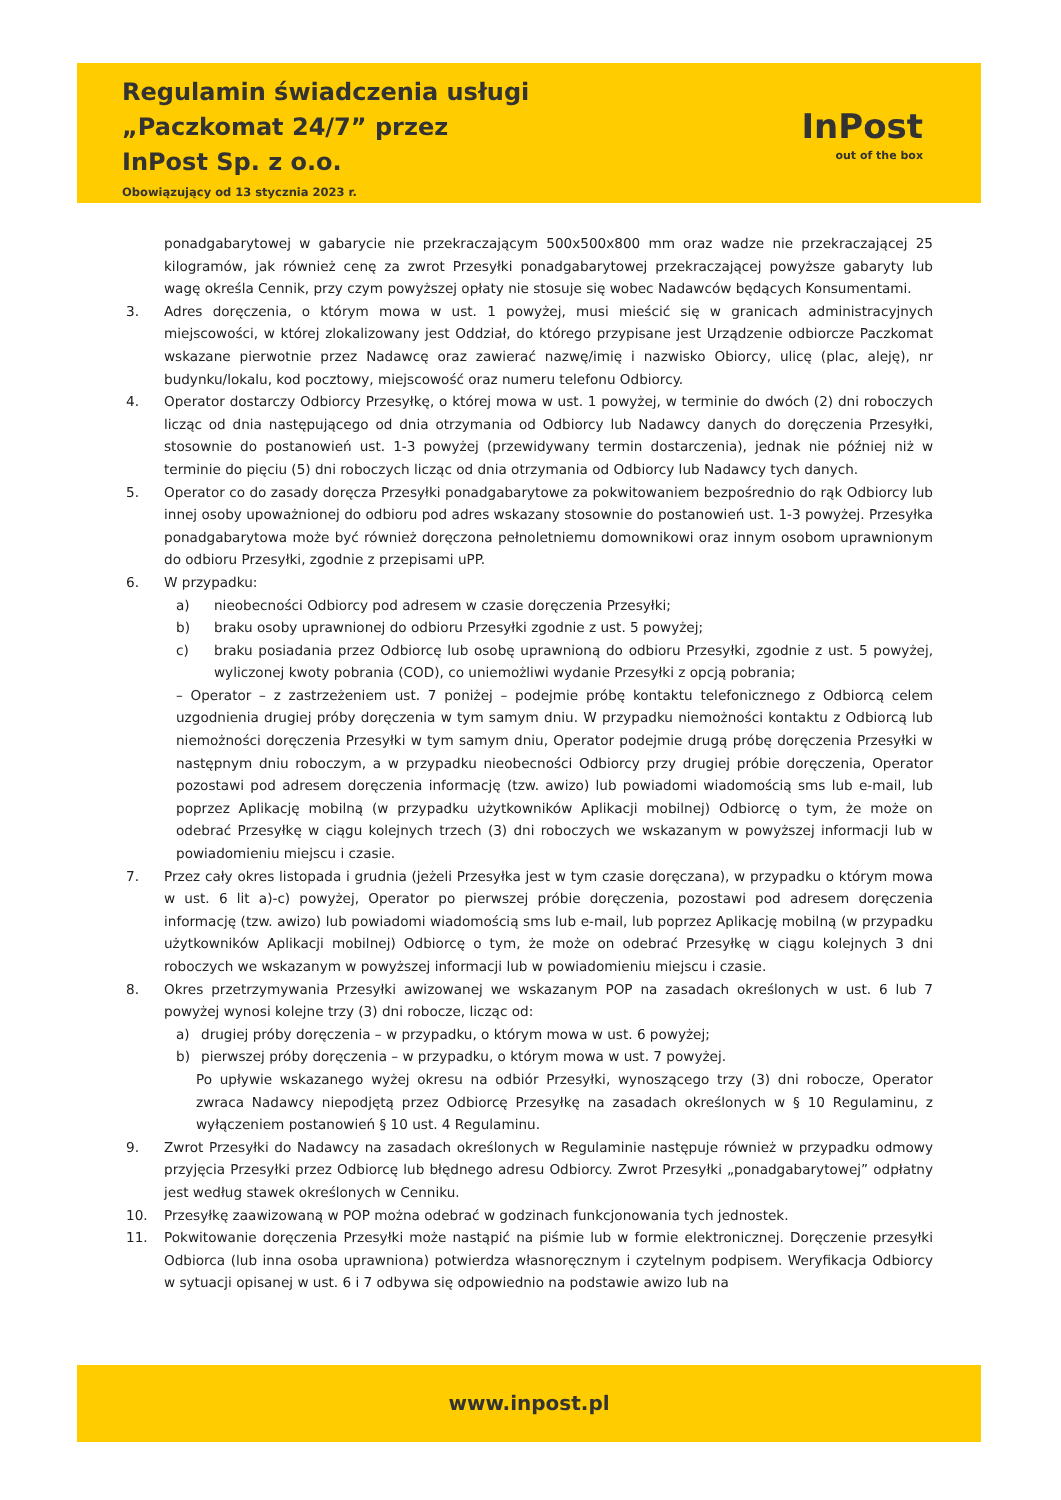Regulamin świadczenia usługi
„Paczkomat 24/7” przez
InPost Sp. z o.o.
Obowiązujący od 13 stycznia 2023 r.
InPost
out of the box
ponadgabarytowej w gabarycie nie przekraczającym 500x500x800 mm oraz wadze nie przekraczającej 25 kilogramów, jak również cenę za zwrot Przesyłki ponadgabarytowej przekraczającej powyższe gabaryty lub wagę określa Cennik, przy czym powyższej opłaty nie stosuje się wobec Nadawców będących Konsumentami.
3. Adres doręczenia, o którym mowa w ust. 1 powyżej, musi mieścić się w granicach administracyjnych miejscowości, w której zlokalizowany jest Oddział, do którego przypisane jest Urządzenie odbiorcze Paczkomat wskazane pierwotnie przez Nadawcę oraz zawierać nazwę/imię i nazwisko Obiorcy, ulicę (plac, aleję), nr budynku/lokalu, kod pocztowy, miejscowość oraz numeru telefonu Odbiorcy.
4. Operator dostarczy Odbiorcy Przesyłkę, o której mowa w ust. 1 powyżej, w terminie do dwóch (2) dni roboczych licząc od dnia następującego od dnia otrzymania od Odbiorcy lub Nadawcy danych do doręczenia Przesyłki, stosownie do postanowień ust. 1-3 powyżej (przewidywany termin dostarczenia), jednak nie później niż w terminie do pięciu (5) dni roboczych licząc od dnia otrzymania od Odbiorcy lub Nadawcy tych danych.
5. Operator co do zasady doręcza Przesyłki ponadgabarytowe za pokwitowaniem bezpośrednio do rąk Odbiorcy lub innej osoby upoważnionej do odbioru pod adres wskazany stosownie do postanowień ust. 1-3 powyżej. Przesyłka ponadgabarytowa może być również doręczona pełnoletniemu domownikowi oraz innym osobom uprawnionym do odbioru Przesyłki, zgodnie z przepisami uPP.
6. W przypadku:
a) nieobecności Odbiorcy pod adresem w czasie doręczenia Przesyłki;
b) braku osoby uprawnionej do odbioru Przesyłki zgodnie z ust. 5 powyżej;
c) braku posiadania przez Odbiorcę lub osobę uprawnioną do odbioru Przesyłki, zgodnie z ust. 5 powyżej, wyliczonej kwoty pobrania (COD), co uniemożliwi wydanie Przesyłki z opcją pobrania;
– Operator – z zastrzeżeniem ust. 7 poniżej – podejmie próbę kontaktu telefonicznego z Odbiorcą celem uzgodnienia drugiej próby doręczenia w tym samym dniu. W przypadku niemożności kontaktu z Odbiorcą lub niemożności doręczenia Przesyłki w tym samym dniu, Operator podejmie drugą próbę doręczenia Przesyłki w następnym dniu roboczym, a w przypadku nieobecności Odbiorcy przy drugiej próbie doręczenia, Operator pozostawi pod adresem doręczenia informację (tzw. awizo) lub powiadomi wiadomością sms lub e-mail, lub poprzez Aplikację mobilną (w przypadku użytkowników Aplikacji mobilnej) Odbiorcę o tym, że może on odebrać Przesyłkę w ciągu kolejnych trzech (3) dni roboczych we wskazanym w powyższej informacji lub w powiadomieniu miejscu i czasie.
7. Przez cały okres listopada i grudnia (jeżeli Przesyłka jest w tym czasie doręczana), w przypadku o którym mowa w ust. 6 lit a)-c) powyżej, Operator po pierwszej próbie doręczenia, pozostawi pod adresem doręczenia informację (tzw. awizo) lub powiadomi wiadomością sms lub e-mail, lub poprzez Aplikację mobilną (w przypadku użytkowników Aplikacji mobilnej) Odbiorcę o tym, że może on odebrać Przesyłkę w ciągu kolejnych 3 dni roboczych we wskazanym w powyższej informacji lub w powiadomieniu miejscu i czasie.
8. Okres przetrzymywania Przesyłki awizowanej we wskazanym POP na zasadach określonych w ust. 6 lub 7 powyżej wynosi kolejne trzy (3) dni robocze, licząc od:
a) drugiej próby doręczenia – w przypadku, o którym mowa w ust. 6 powyżej;
b) pierwszej próby doręczenia – w przypadku, o którym mowa w ust. 7 powyżej.
Po upływie wskazanego wyżej okresu na odbiór Przesyłki, wynoszącego trzy (3) dni robocze, Operator zwraca Nadawcy niepodjętą przez Odbiorcę Przesyłkę na zasadach określonych w § 10 Regulaminu, z wyłączeniem postanowień § 10 ust. 4 Regulaminu.
9. Zwrot Przesyłki do Nadawcy na zasadach określonych w Regulaminie następuje również w przypadku odmowy przyjęcia Przesyłki przez Odbiorcę lub błędnego adresu Odbiorcy. Zwrot Przesyłki „ponadgabarytowej” odpłatny jest według stawek określonych w Cenniku.
10. Przesyłkę zaawizowaną w POP można odebrać w godzinach funkcjonowania tych jednostek.
11. Pokwitowanie doręczenia Przesyłki może nastąpić na piśmie lub w formie elektronicznej. Doręczenie przesyłki Odbiorca (lub inna osoba uprawniona) potwierdza własnoręcznym i czytelnym podpisem. Weryfikacja Odbiorcy w sytuacji opisanej w ust. 6 i 7 odbywa się odpowiednio na podstawie awizo lub na
www.inpost.pl